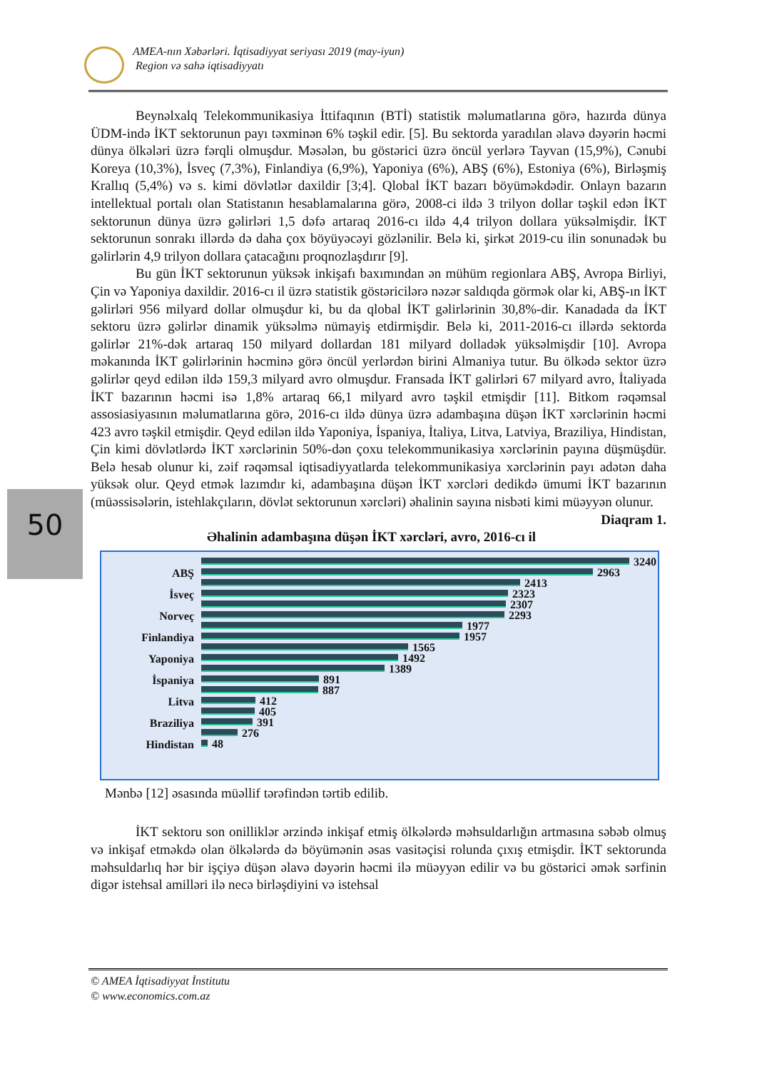AMEA-nın Xəbərləri. İqtisadiyyat seriyası 2019 (may-iyun)
Region və sahə iqtisadiyyatı
50
Beynəlxalq Telekommunikasiya İttifaqının (BTİ) statistik məlumatlarına görə, hazırda dünya ÜDM-ində İKT sektorunun payı təxminən 6% təşkil edir. [5]. Bu sektorda yaradılan əlavə dəyərin həcmi dünya ölkələri üzrə fərqli olmuşdur. Məsələn, bu göstərici üzrə öncül yerlərə Tayvan (15,9%), Cənubi Koreya (10,3%), İsveç (7,3%), Finlandiya (6,9%), Yaponiya (6%), ABŞ (6%), Estoniya (6%), Birləşmiş Krallıq (5,4%) və s. kimi dövlətlər daxildir [3;4]. Qlobal İKT bazarı böyüməkdədir. Onlayn bazarın intellektual portalı olan Statistanın hesablamalarına görə, 2008-ci ildə 3 trilyon dollar təşkil edən İKT sektorunun dünya üzrə gəlirləri 1,5 dəfə artaraq 2016-cı ildə 4,4 trilyon dollara yüksəlmişdir. İKT sektorunun sonrakı illərdə də daha çox böyüyəcəyi gözlənilir. Belə ki, şirkət 2019-cu ilin sonunadək bu gəlirlərin 4,9 trilyon dollara çatacağını proqnozlaşdırır [9].
Bu gün İKT sektorunun yüksək inkişafı baxımından ən mühüm regionlara ABŞ, Avropa Birliyi, Çin və Yaponiya daxildir. 2016-cı il üzrə statistik göstəricilərə nəzər saldıqda görmək olar ki, ABŞ-ın İKT gəlirləri 956 milyard dollar olmuşdur ki, bu da qlobal İKT gəlirlərinin 30,8%-dir. Kanadada da İKT sektoru üzrə gəlirlər dinamik yüksəlmə nümayiş etdirmişdir. Belə ki, 2011-2016-cı illərdə sektorda gəlirlər 21%-dək artaraq 150 milyard dollardan 181 milyard dolladək yüksəlmişdir [10]. Avropa məkanında İKT gəlirlərinin həcminə görə öncül yerlərdən birini Almaniya tutur. Bu ölkədə sektor üzrə gəlirlər qeyd edilən ildə 159,3 milyard avro olmuşdur. Fransada İKT gəlirləri 67 milyard avro, İtaliyada İKT bazarının həcmi isə 1,8% artaraq 66,1 milyard avro təşkil etmişdir [11]. Bitkom rəqəmsal assosiasiyasının məlumatlarına görə, 2016-cı ildə dünya üzrə adambaşına düşən İKT xərclərinin həcmi 423 avro təşkil etmişdir. Qeyd edilən ildə Yaponiya, İspaniya, İtaliya, Litva, Latviya, Braziliya, Hindistan, Çin kimi dövlətlərdə İKT xərclərinin 50%-dən çoxu telekommunikasiya xərclərinin payına düşmüşdür. Belə hesab olunur ki, zəif rəqəmsal iqtisadiyyatlarda telekommunikasiya xərclərinin payı adətən daha yüksək olur. Qeyd etmək lazımdır ki, adambaşına düşən İKT xərcləri dedikdə ümumi İKT bazarının (müəssisələrin, istehlakçıların, dövlət sektorunun xərcləri) əhalinin sayına nisbəti kimi müəyyən olunur.
Diaqram 1.
Əhalinin adambaşına düşən İKT xərcləri, avro, 2016-cı il
ABŞ
İsveç
Norveç
Finlandiya
Yaponiya
İspaniya
Litva
Braziliya
Hindistan
3240
2963
2413
2323
2307
2293
1977
1957
1565
1492
1389
891
887
412
405
391
276
48
Mənbə [12] əsasında müəllif tərəfindən tərtib edilib.
İKT sektoru son onilliklər ərzində inkişaf etmiş ölkələrdə məhsuldarlığın artmasına səbəb olmuş və inkişaf etməkdə olan ölkələrdə də böyümənin əsas vasitəçisi rolunda çıxış etmişdir. İKT sektorunda məhsuldarlıq hər bir işçiyə düşən əlavə dəyərin həcmi ilə müəyyən edilir və bu göstərici əmək sərfinin digər istehsal amilləri ilə necə birləşdiyini və istehsal
© AMEA İqtisadiyyat İnstitutu
© www.economics.com.az